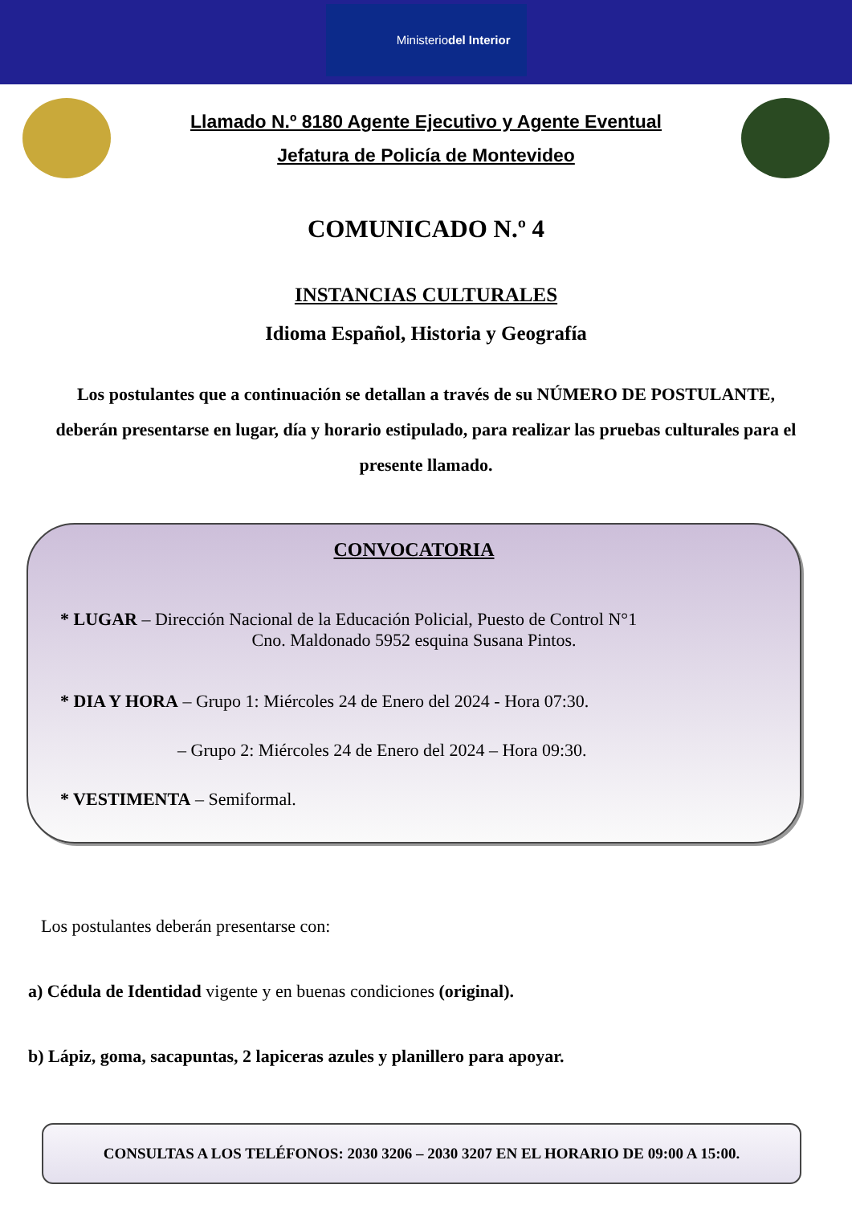Ministerio
del Interior
Llamado N.º 8180 Agente Ejecutivo y Agente Eventual
Jefatura de Policía de Montevideo
COMUNICADO N.º 4
INSTANCIAS CULTURALES
Idioma Español, Historia y Geografía
Los postulantes que a continuación se detallan a través de su NÚMERO DE POSTULANTE, deberán presentarse en lugar, día y horario estipulado, para realizar las pruebas culturales para el presente llamado.
CONVOCATORIA
* LUGAR – Dirección Nacional de la Educación Policial, Puesto de Control N°1
Cno. Maldonado 5952 esquina Susana Pintos.
* DIA Y HORA – Grupo 1: Miércoles 24 de Enero del 2024 - Hora 07:30.
– Grupo 2: Miércoles 24 de Enero del 2024 – Hora 09:30.
* VESTIMENTA – Semiformal.
Los postulantes deberán presentarse con:
a) Cédula de Identidad vigente y en buenas condiciones (original).
b) Lápiz, goma, sacapuntas, 2 lapiceras azules y planillero para apoyar.
CONSULTAS A LOS TELÉFONOS: 2030 3206 – 2030 3207 EN EL HORARIO DE 09:00 A 15:00.